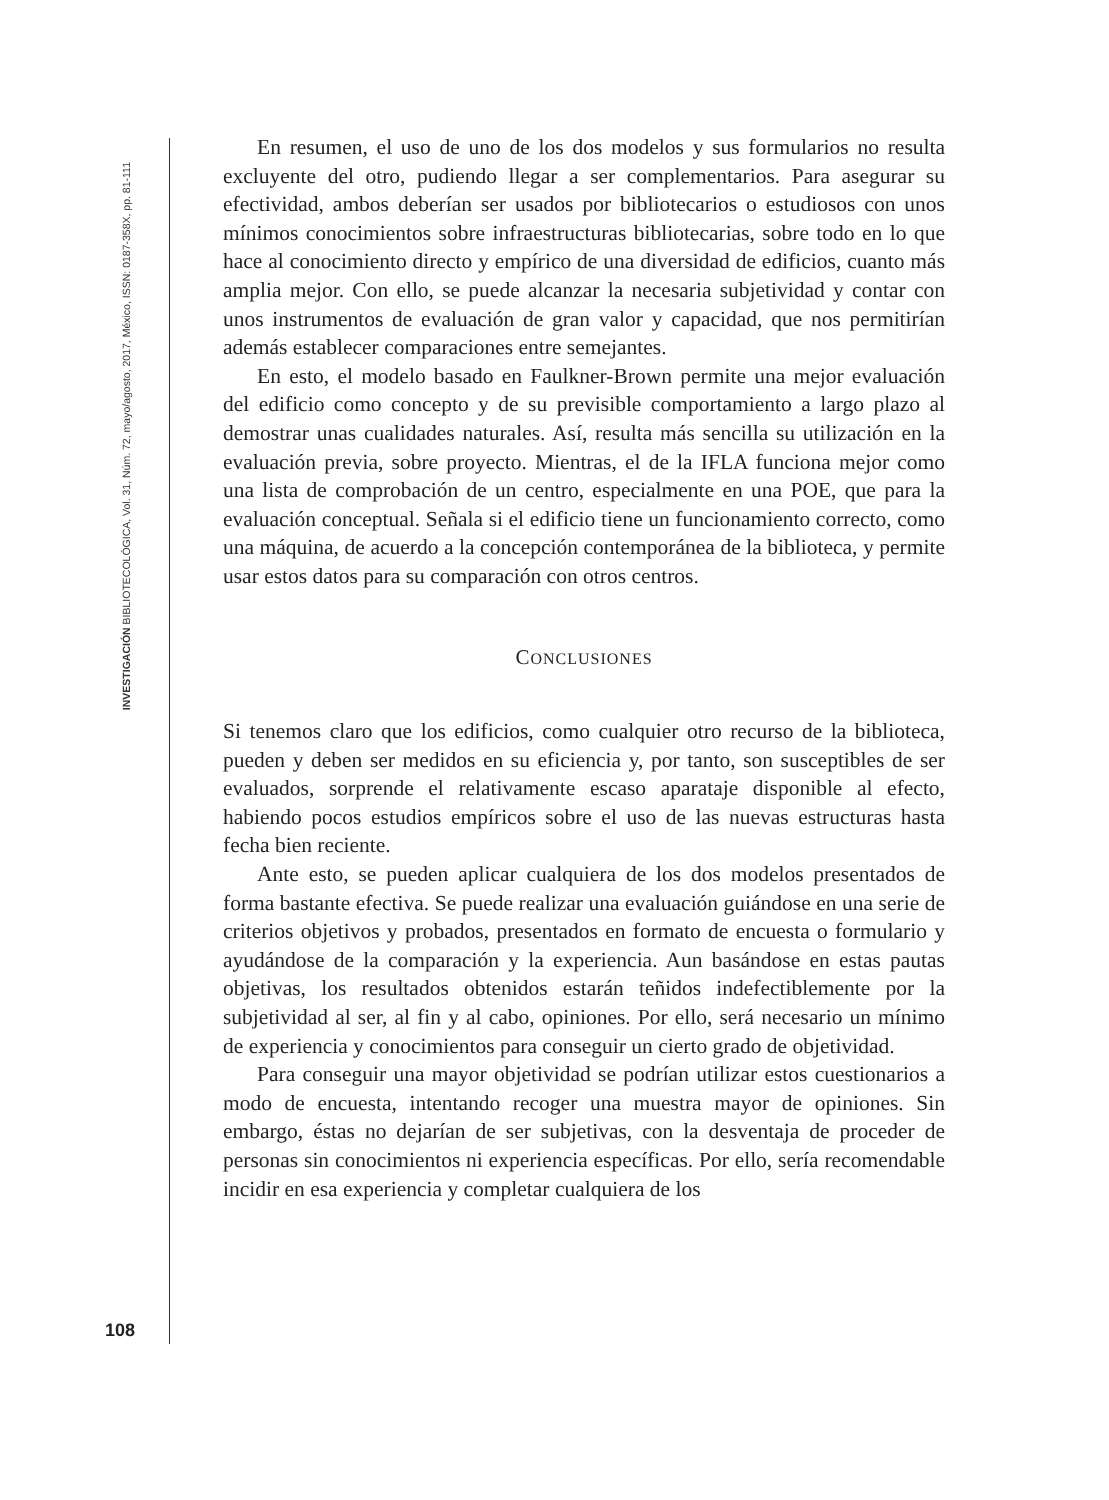INVESTIGACIÓN BIBLIOTECOLÓGICA, Vol. 31, Núm. 72, mayo/agosto, 2017, México, ISSN: 0187-358X, pp. 81-111
En resumen, el uso de uno de los dos modelos y sus formularios no resulta excluyente del otro, pudiendo llegar a ser complementarios. Para asegurar su efectividad, ambos deberían ser usados por bibliotecarios o estudiosos con unos mínimos conocimientos sobre infraestructuras bibliotecarias, sobre todo en lo que hace al conocimiento directo y empírico de una diversidad de edificios, cuanto más amplia mejor. Con ello, se puede alcanzar la necesaria subjetividad y contar con unos instrumentos de evaluación de gran valor y capacidad, que nos permitirían además establecer comparaciones entre semejantes.
En esto, el modelo basado en Faulkner-Brown permite una mejor evaluación del edificio como concepto y de su previsible comportamiento a largo plazo al demostrar unas cualidades naturales. Así, resulta más sencilla su utilización en la evaluación previa, sobre proyecto. Mientras, el de la IFLA funciona mejor como una lista de comprobación de un centro, especialmente en una POE, que para la evaluación conceptual. Señala si el edificio tiene un funcionamiento correcto, como una máquina, de acuerdo a la concepción contemporánea de la biblioteca, y permite usar estos datos para su comparación con otros centros.
CONCLUSIONES
Si tenemos claro que los edificios, como cualquier otro recurso de la biblioteca, pueden y deben ser medidos en su eficiencia y, por tanto, son susceptibles de ser evaluados, sorprende el relativamente escaso aparataje disponible al efecto, habiendo pocos estudios empíricos sobre el uso de las nuevas estructuras hasta fecha bien reciente.
Ante esto, se pueden aplicar cualquiera de los dos modelos presentados de forma bastante efectiva. Se puede realizar una evaluación guiándose en una serie de criterios objetivos y probados, presentados en formato de encuesta o formulario y ayudándose de la comparación y la experiencia. Aun basándose en estas pautas objetivas, los resultados obtenidos estarán teñidos indefectiblemente por la subjetividad al ser, al fin y al cabo, opiniones. Por ello, será necesario un mínimo de experiencia y conocimientos para conseguir un cierto grado de objetividad.
Para conseguir una mayor objetividad se podrían utilizar estos cuestionarios a modo de encuesta, intentando recoger una muestra mayor de opiniones. Sin embargo, éstas no dejarían de ser subjetivas, con la desventaja de proceder de personas sin conocimientos ni experiencia específicas. Por ello, sería recomendable incidir en esa experiencia y completar cualquiera de los
108